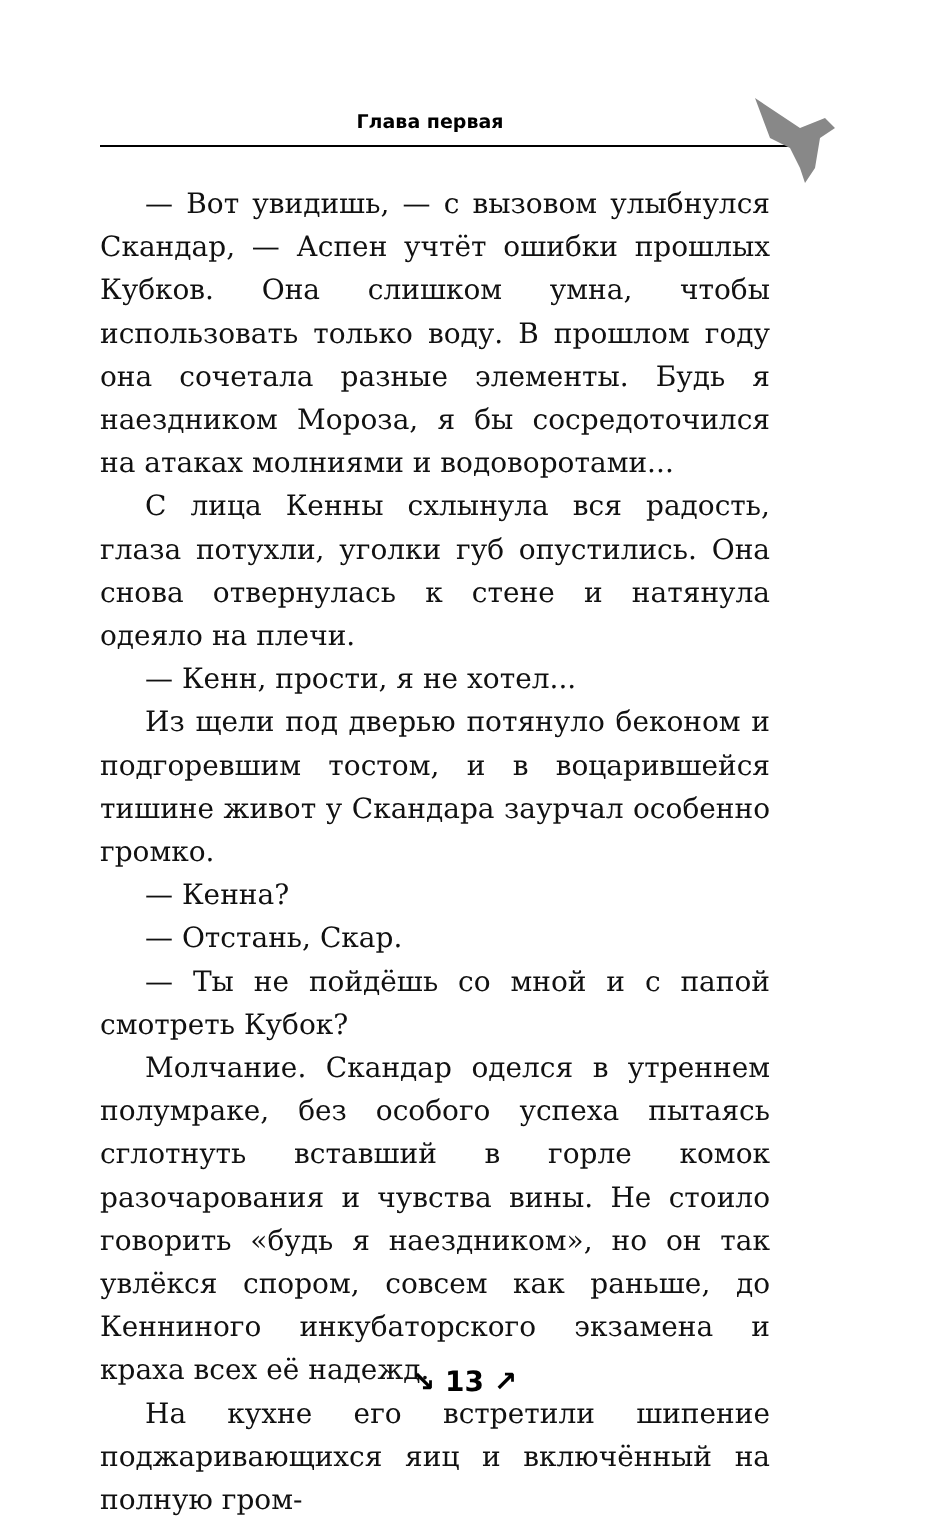Глава первая
— Вот увидишь, — с вызовом улыбнулся Скандар, — Аспен учтёт ошибки прошлых Кубков. Она слишком умна, чтобы использовать только воду. В прошлом году она сочетала разные элементы. Будь я наездником Мороза, я бы сосредоточился на атаках молниями и водоворотами...
С лица Кенны схлынула вся радость, глаза потухли, уголки губ опустились. Она снова отвернулась к стене и натянула одеяло на плечи.
— Кенн, прости, я не хотел...
Из щели под дверью потянуло беконом и подгоревшим тостом, и в воцарившейся тишине живот у Скандара заурчал особенно громко.
— Кенна?
— Отстань, Скар.
— Ты не пойдёшь со мной и с папой смотреть Кубок?
Молчание. Скандар оделся в утреннем полумраке, без особого успеха пытаясь сглотнуть вставший в горле комок разочарования и чувства вины. Не стоило говорить «будь я наездником», но он так увлёкся спором, совсем как раньше, до Кенниного инкубаторского экзамена и краха всех её надежд.
На кухне его встретили шипение поджаривающихся яиц и включённый на полную гром-
↘ 13 ↗